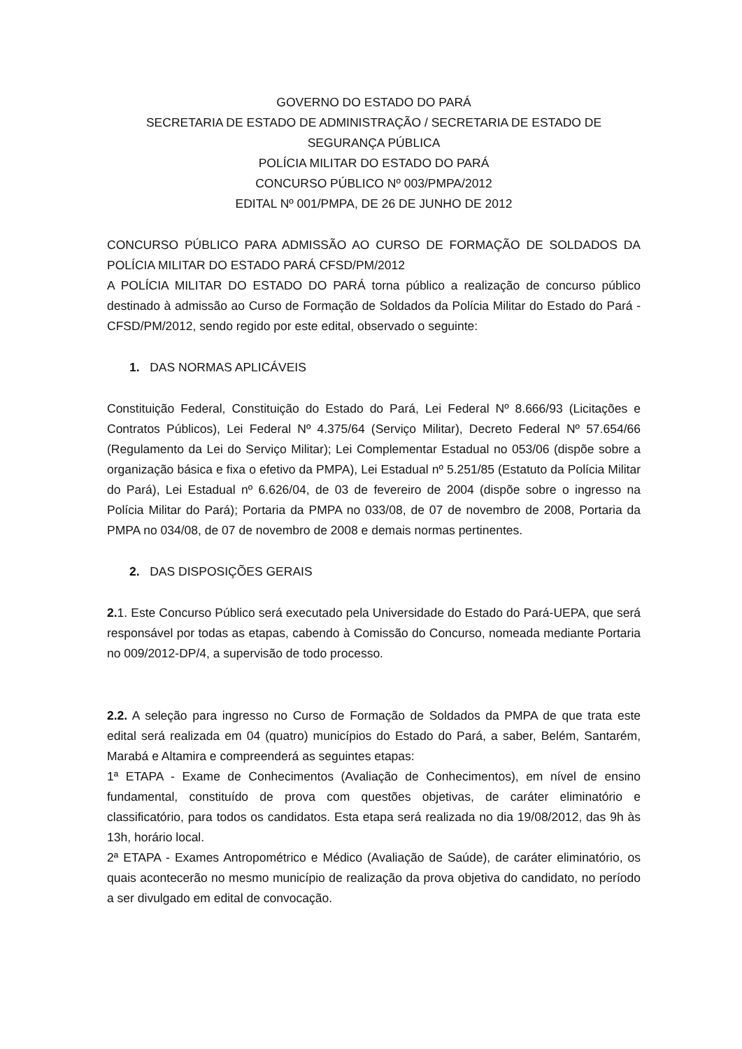GOVERNO DO ESTADO DO PARÁ
SECRETARIA DE ESTADO DE ADMINISTRAÇÃO / SECRETARIA DE ESTADO DE SEGURANÇA PÚBLICA
POLÍCIA MILITAR DO ESTADO DO PARÁ
CONCURSO PÚBLICO Nº 003/PMPA/2012
EDITAL Nº 001/PMPA, DE 26 DE JUNHO DE 2012
CONCURSO PÚBLICO PARA ADMISSÃO AO CURSO DE FORMAÇÃO DE SOLDADOS DA POLÍCIA MILITAR DO ESTADO PARÁ CFSD/PM/2012
A POLÍCIA MILITAR DO ESTADO DO PARÁ torna público a realização de concurso público destinado à admissão ao Curso de Formação de Soldados da Polícia Militar do Estado do Pará - CFSD/PM/2012, sendo regido por este edital, observado o seguinte:
1. DAS NORMAS APLICÁVEIS
Constituição Federal, Constituição do Estado do Pará, Lei Federal Nº 8.666/93 (Licitações e Contratos Públicos), Lei Federal Nº 4.375/64 (Serviço Militar), Decreto Federal Nº 57.654/66 (Regulamento da Lei do Serviço Militar); Lei Complementar Estadual no 053/06 (dispõe sobre a organização básica e fixa o efetivo da PMPA), Lei Estadual nº 5.251/85 (Estatuto da Polícia Militar do Pará), Lei Estadual nº 6.626/04, de 03 de fevereiro de 2004 (dispõe sobre o ingresso na Polícia Militar do Pará); Portaria da PMPA no 033/08, de 07 de novembro de 2008, Portaria da PMPA no 034/08, de 07 de novembro de 2008 e demais normas pertinentes.
2. DAS DISPOSIÇÕES GERAIS
2. 1. Este Concurso Público será executado pela Universidade do Estado do Pará-UEPA, que será responsável por todas as etapas, cabendo à Comissão do Concurso, nomeada mediante Portaria no 009/2012-DP/4, a supervisão de todo processo.
2.2. A seleção para ingresso no Curso de Formação de Soldados da PMPA de que trata este edital será realizada em 04 (quatro) municípios do Estado do Pará, a saber, Belém, Santarém, Marabá e Altamira e compreenderá as seguintes etapas:
1ª ETAPA - Exame de Conhecimentos (Avaliação de Conhecimentos), em nível de ensino fundamental, constituído de prova com questões objetivas, de caráter eliminatório e classificatório, para todos os candidatos. Esta etapa será realizada no dia 19/08/2012, das 9h às 13h, horário local.
2ª ETAPA - Exames Antropométrico e Médico (Avaliação de Saúde), de caráter eliminatório, os quais acontecerão no mesmo município de realização da prova objetiva do candidato, no período a ser divulgado em edital de convocação.